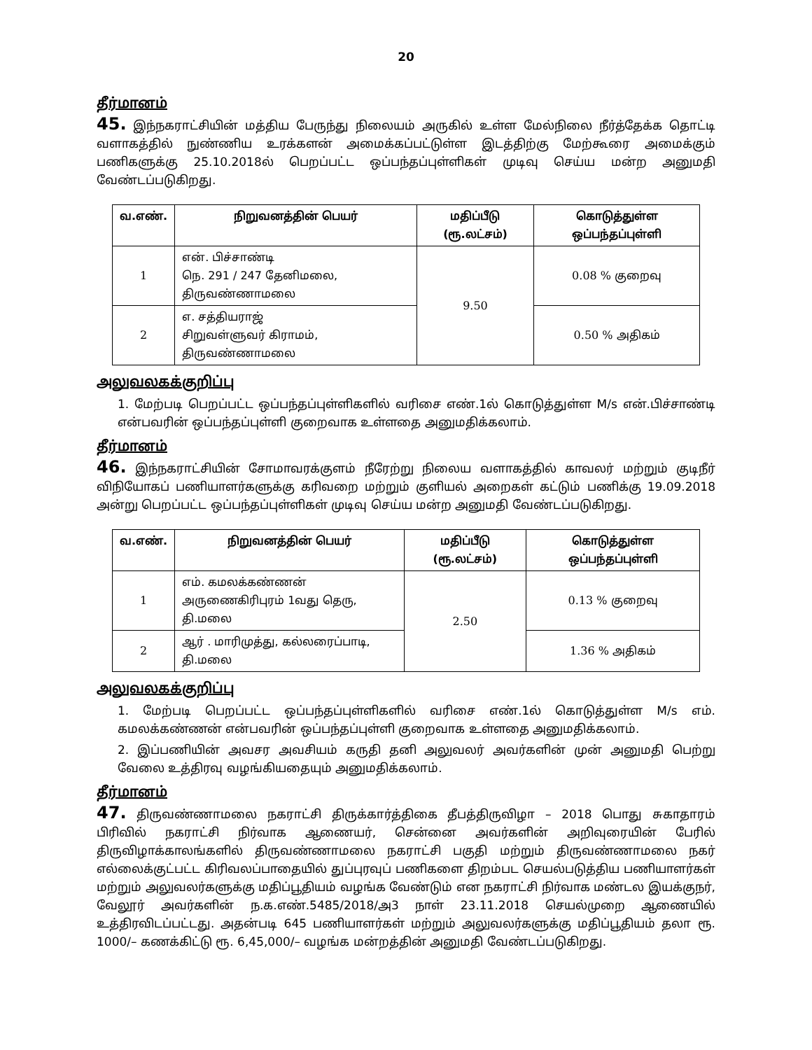20
தீர்மானம்
45. இந்நகராட்சியின் மத்திய பேருந்து நிலையம் அருகில் உள்ள மேல்நிலை நீர்த்தேக்க தொட்டி வளாகத்தில் நுண்ணிய உரக்களன் அமைக்கப்பட்டுள்ள இடத்திற்கு மேற்கூரை அமைக்கும் பணிகளுக்கு 25.10.2018ல் பெறப்பட்ட ஒப்பந்தப்புள்ளிகள் முடிவு செய்ய மன்ற அனுமதி வேண்டப்படுகிறது.
| வ.எண். | நிறுவனத்தின் பெயர் | மதிப்பீடு (ரூ.லட்சம்) | கொடுத்துள்ள ஒப்பந்தப்புள்ளி |
| --- | --- | --- | --- |
| 1 | என். பிச்சாண்டி நெ. 291 / 247 தேனிமலை, திருவண்ணாமலை | 9.50 | 0.08 % குறைவு |
| 2 | எ. சத்தியராஜ் சிறுவள்ளுவர் கிராமம், திருவண்ணாமலை | | 0.50 % அதிகம் |
அலுவலகக்குறிப்பு
1. மேற்படி பெறப்பட்ட ஒப்பந்தப்புள்ளிகளில் வரிசை எண்.1ல் கொடுத்துள்ள M/s என்.பிச்சாண்டி என்பவரின் ஒப்பந்தப்புள்ளி குறைவாக உள்ளதை அனுமதிக்கலாம்.
தீர்மானம்
46. இந்நகராட்சியின் சோமாவரக்குளம் நீரேற்று நிலைய வளாகத்தில் காவலர் மற்றும் குடிநீர் விநியோகப் பணியாளர்களுக்கு கரிவறை மற்றும் குளியல் அறைகள் கட்டும் பணிக்கு 19.09.2018 அன்று பெறப்பட்ட ஒப்பந்தப்புள்ளிகள் முடிவு செய்ய மன்ற அனுமதி வேண்டப்படுகிறது.
| வ.எண். | நிறுவனத்தின் பெயர் | மதிப்பீடு (ரூ.லட்சம்) | கொடுத்துள்ள ஒப்பந்தப்புள்ளி |
| --- | --- | --- | --- |
| 1 | எம். கமலக்கண்ணன் அருணைகிரிபுரம் 1வது தெரு, தி.மலை | 2.50 | 0.13 % குறைவு |
| 2 | ஆர் . மாரிமுத்து, கல்லரைப்பாடி, தி.மலை | | 1.36 % அதிகம் |
அலுவலகக்குறிப்பு
1. மேற்படி பெறப்பட்ட ஒப்பந்தப்புள்ளிகளில் வரிசை எண்.1ல் கொடுத்துள்ள M/s எம். கமலக்கண்ணன் என்பவரின் ஒப்பந்தப்புள்ளி குறைவாக உள்ளதை அனுமதிக்கலாம்.
2. இப்பணியின் அவசர அவசியம் கருதி தனி அலுவலர் அவர்களின் முன் அனுமதி பெற்று வேலை உத்திரவு வழங்கியதையும் அனுமதிக்கலாம்.
தீர்மானம்
47. திருவண்ணாமலை நகராட்சி திருக்கார்த்திகை தீபத்திருவிழா – 2018 பொது சுகாதாரம் பிரிவில் நகராட்சி நிர்வாக ஆணையர், சென்னை அவர்களின் அறிவுரையின் பேரில் திருவிழாக்காலங்களில் திருவண்ணாமலை நகராட்சி பகுதி மற்றும் திருவண்ணாமலை நகர் எல்லைக்குட்பட்ட கிரிவலப்பாதையில் துப்புரவுப் பணிகளை திறம்பட செயல்படுத்திய பணியாளர்கள் மற்றும் அலுவலர்களுக்கு மதிப்பூதியம் வழங்க வேண்டும் என நகராட்சி நிர்வாக மண்டல இயக்குநர், வேலூர் அவர்களின் ந.க.எண்.5485/2018/அ3 நாள் 23.11.2018 செயல்முறை ஆணையில் உத்திரவிடப்பட்டது. அதன்படி 645 பணியாளர்கள் மற்றும் அலுவலர்களுக்கு மதிப்பூதியம் தலா ரூ. 1000/– கணக்கிட்டு ரூ. 6,45,000/– வழங்க மன்றத்தின் அனுமதி வேண்டப்படுகிறது.